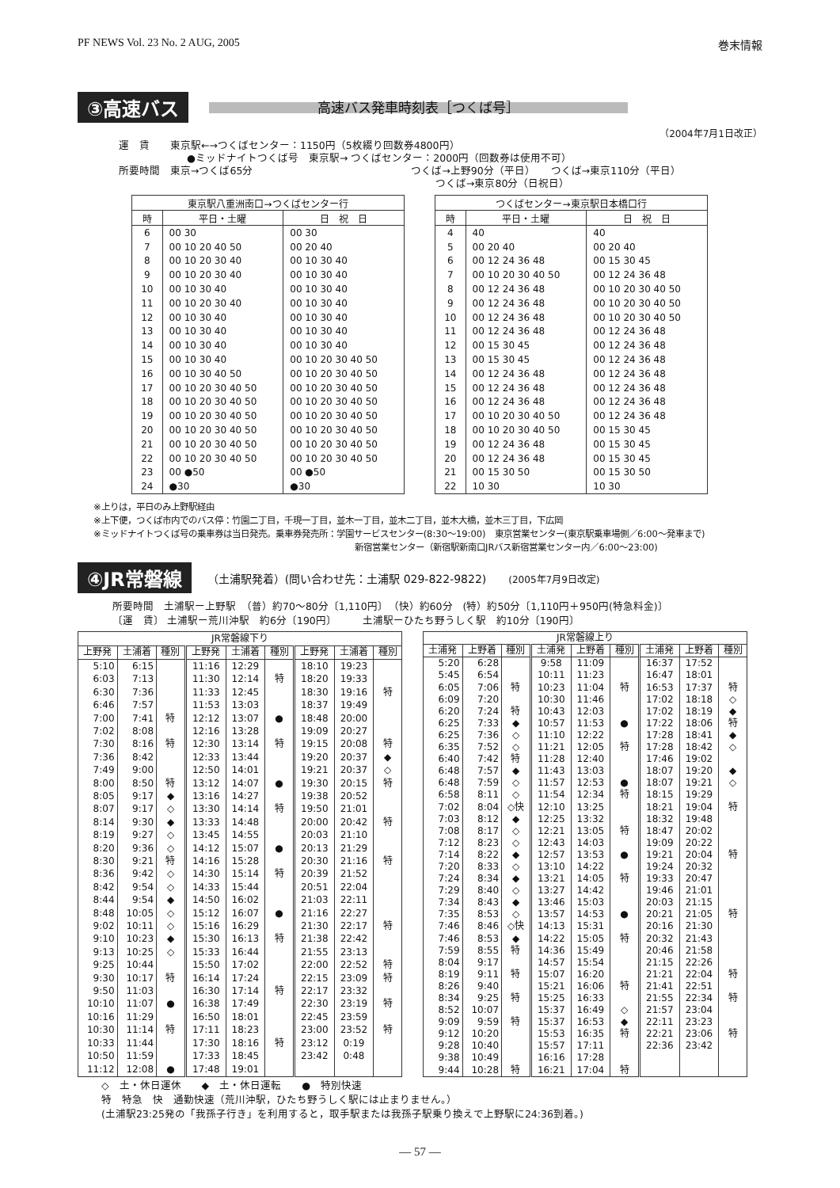PF NEWS Vol. 23 No. 2 AUG, 2005 巻末情報
③高速バス 高速バス発車時刻表［つくば号］
（2004年7月1日改正）
運　賃　　東京駅←→つくばセンター：1150円（5枚綴り回数券4800円）
●ミッドナイトつくば号　東京駅→ つくばセンター：2000円（回数券は使用不可）
所要時間　東京→つくば65分 つくば→上野90分（平日）　　つくば→東京110分（平日）
つくば→東京80分（日祝日）
| 東京駅八重洲南口→つくばセンター行 | | |
| --- | --- | --- |
| 時 | 平日・土曜 | 日 祝 日 |
| 6 | 00 30 | 00 30 |
| 7 | 00 10 20 40 50 | 00 20 40 |
| 8 | 00 10 20 30 40 | 00 10 30 40 |
| 9 | 00 10 20 30 40 | 00 10 30 40 |
| 10 | 00 10 30 40 | 00 10 30 40 |
| 11 | 00 10 20 30 40 | 00 10 30 40 |
| 12 | 00 10 30 40 | 00 10 30 40 |
| 13 | 00 10 30 40 | 00 10 30 40 |
| 14 | 00 10 30 40 | 00 10 30 40 |
| 15 | 00 10 30 40 | 00 10 20 30 40 50 |
| 16 | 00 10 30 40 50 | 00 10 20 30 40 50 |
| 17 | 00 10 20 30 40 50 | 00 10 20 30 40 50 |
| 18 | 00 10 20 30 40 50 | 00 10 20 30 40 50 |
| 19 | 00 10 20 30 40 50 | 00 10 20 30 40 50 |
| 20 | 00 10 20 30 40 50 | 00 10 20 30 40 50 |
| 21 | 00 10 20 30 40 50 | 00 10 20 30 40 50 |
| 22 | 00 10 20 30 40 50 | 00 10 20 30 40 50 |
| 23 | 00 ●50 | 00 ●50 |
| 24 | ●30 | ●30 |
| つくばセンター→東京駅日本橋口行 | | |
| --- | --- | --- |
| 時 | 平日・土曜 | 日 祝 日 |
| 4 | 40 | 40 |
| 5 | 00 20 40 | 00 20 40 |
| 6 | 00 12 24 36 48 | 00 15 30 45 |
| 7 | 00 10 20 30 40 50 | 00 12 24 36 48 |
| 8 | 00 12 24 36 48 | 00 10 20 30 40 50 |
| 9 | 00 12 24 36 48 | 00 10 20 30 40 50 |
| 10 | 00 12 24 36 48 | 00 10 20 30 40 50 |
| 11 | 00 12 24 36 48 | 00 12 24 36 48 |
| 12 | 00 15 30 45 | 00 12 24 36 48 |
| 13 | 00 15 30 45 | 00 12 24 36 48 |
| 14 | 00 12 24 36 48 | 00 12 24 36 48 |
| 15 | 00 12 24 36 48 | 00 12 24 36 48 |
| 16 | 00 12 24 36 48 | 00 12 24 36 48 |
| 17 | 00 10 20 30 40 50 | 00 12 24 36 48 |
| 18 | 00 10 20 30 40 50 | 00 15 30 45 |
| 19 | 00 12 24 36 48 | 00 15 30 45 |
| 20 | 00 12 24 36 48 | 00 15 30 45 |
| 21 | 00 15 30 50 | 00 15 30 50 |
| 22 | 10 30 | 10 30 |
※上りは，平日のみ上野駅経由
※上下便，つくば市内でのバス停：竹園二丁目，千現一丁目，並木一丁目，並木二丁目，並木大橋，並木三丁目，下広岡
※ミッドナイトつくば号の乗車券は当日発売。乗車券発売所：学園サービスセンター(8:30〜19:00)　東京営業センター(東京駅乗車場側／6:00〜発車まで)
新宿営業センター（新宿駅新南口JRバス新宿営業センター内／6:00〜23:00)
④JR常磐線 （土浦駅発着）(問い合わせ先：土浦駅 029-822-9822)　　(2005年7月9日改定)
所要時間　土浦駅ー上野駅　（普）約70〜80分〔1,110円〕　（快）約60分　(特）約50分〔1,110円＋950円(特急料金)〕
〔運　賃〕 土浦駅ー荒川沖駅　約6分〔190円〕　　　土浦駅ーひたち野うしく駅　約10分〔190円〕
| JR常磐線下り | | | | | | | | |
| --- | --- | --- | --- | --- | --- | --- | --- | --- |
| 上野発 | 土浦着 | 種別 | 上野発 | 土浦着 | 種別 | 上野発 | 土浦着 | 種別 |
| 5:10 | 6:15 | | 11:16 | 12:29 | | 18:10 | 19:23 | |
| 6:03 | 7:13 | | 11:30 | 12:14 | 特 | 18:20 | 19:33 | |
| 6:30 | 7:36 | | 11:33 | 12:45 | | 18:30 | 19:16 | 特 |
| 6:46 | 7:57 | | 11:53 | 13:03 | | 18:37 | 19:49 | |
| 7:00 | 7:41 | 特 | 12:12 | 13:07 | ● | 18:48 | 20:00 | |
| 7:02 | 8:08 | | 12:16 | 13:28 | | 19:09 | 20:27 | |
| 7:30 | 8:16 | 特 | 12:30 | 13:14 | 特 | 19:15 | 20:08 | 特 |
| 7:36 | 8:42 | | 12:33 | 13:44 | | 19:20 | 20:37 | ◆ |
| 7:49 | 9:00 | | 12:50 | 14:01 | | 19:21 | 20:37 | ◇ |
| 8:00 | 8:50 | 特 | 13:12 | 14:07 | ● | 19:30 | 20:15 | 特 |
| 8:05 | 9:17 | ◆ | 13:16 | 14:27 | | 19:38 | 20:52 | |
| 8:07 | 9:17 | ◇ | 13:30 | 14:14 | 特 | 19:50 | 21:01 | |
| 8:14 | 9:30 | ◆ | 13:33 | 14:48 | | 20:00 | 20:42 | 特 |
| 8:19 | 9:27 | ◇ | 13:45 | 14:55 | | 20:03 | 21:10 | |
| 8:20 | 9:36 | ◇ | 14:12 | 15:07 | ● | 20:13 | 21:29 | |
| 8:30 | 9:21 | 特 | 14:16 | 15:28 | | 20:30 | 21:16 | 特 |
| 8:36 | 9:42 | ◇ | 14:30 | 15:14 | 特 | 20:39 | 21:52 | |
| 8:42 | 9:54 | ◇ | 14:33 | 15:44 | | 20:51 | 22:04 | |
| 8:44 | 9:54 | ◆ | 14:50 | 16:02 | | 21:03 | 22:11 | |
| 8:48 | 10:05 | ◇ | 15:12 | 16:07 | ● | 21:16 | 22:27 | |
| 9:02 | 10:11 | ◇ | 15:16 | 16:29 | | 21:30 | 22:17 | 特 |
| 9:10 | 10:23 | ◆ | 15:30 | 16:13 | 特 | 21:38 | 22:42 | |
| 9:13 | 10:25 | ◇ | 15:33 | 16:44 | | 21:55 | 23:13 | |
| 9:25 | 10:44 | | 15:50 | 17:02 | | 22:00 | 22:52 | 特 |
| 9:30 | 10:17 | 特 | 16:14 | 17:24 | | 22:15 | 23:09 | 特 |
| 9:50 | 11:03 | | 16:30 | 17:14 | 特 | 22:17 | 23:32 | |
| 10:10 | 11:07 | ● | 16:38 | 17:49 | | 22:30 | 23:19 | 特 |
| 10:16 | 11:29 | | 16:50 | 18:01 | | 22:45 | 23:59 | |
| 10:30 | 11:14 | 特 | 17:11 | 18:23 | | 23:00 | 23:52 | 特 |
| 10:33 | 11:44 | | 17:30 | 18:16 | 特 | 23:12 | 0:19 | |
| 10:50 | 11:59 | | 17:33 | 18:45 | | 23:42 | 0:48 | |
| 11:12 | 12:08 | ● | 17:48 | 19:01 | | | | |
| JR常磐線上り | | | | | | | | |
| --- | --- | --- | --- | --- | --- | --- | --- | --- |
| 土浦発 | 上野着 | 種別 | 土浦発 | 上野着 | 種別 | 土浦発 | 上野着 | 種別 |
| 5:20 | 6:28 | | 9:58 | 11:09 | | 16:37 | 17:52 | |
| 5:45 | 6:54 | | 10:11 | 11:23 | | 16:47 | 18:01 | |
| 6:05 | 7:06 | 特 | 10:23 | 11:04 | 特 | 16:53 | 17:37 | 特 |
| 6:09 | 7:20 | | 10:30 | 11:46 | | 17:02 | 18:18 | ◇ |
| 6:20 | 7:24 | 特 | 10:43 | 12:03 | | 17:02 | 18:19 | ◆ |
| 6:25 | 7:33 | ◆ | 10:57 | 11:53 | ● | 17:22 | 18:06 | 特 |
| 6:25 | 7:36 | ◇ | 11:10 | 12:22 | | 17:28 | 18:41 | ◆ |
| 6:35 | 7:52 | ◇ | 11:21 | 12:05 | 特 | 17:28 | 18:42 | ◇ |
| 6:40 | 7:42 | 特 | 11:28 | 12:40 | | 17:46 | 19:02 | |
| 6:48 | 7:57 | ◆ | 11:43 | 13:03 | | 18:07 | 19:20 | ◆ |
| 6:48 | 7:59 | ◇ | 11:57 | 12:53 | ● | 18:07 | 19:21 | ◇ |
| 6:58 | 8:11 | ◇ | 11:54 | 12:34 | 特 | 18:15 | 19:29 | |
| 7:02 | 8:04 | ◇快 | 12:10 | 13:25 | | 18:21 | 19:04 | 特 |
| 7:03 | 8:12 | ◆ | 12:25 | 13:32 | | 18:32 | 19:48 | |
| 7:08 | 8:17 | ◇ | 12:21 | 13:05 | 特 | 18:47 | 20:02 | |
| 7:12 | 8:23 | ◇ | 12:43 | 14:03 | | 19:09 | 20:22 | |
| 7:14 | 8:22 | ◆ | 12:57 | 13:53 | ● | 19:21 | 20:04 | 特 |
| 7:20 | 8:33 | ◇ | 13:10 | 14:22 | | 19:24 | 20:32 | |
| 7:24 | 8:34 | ◆ | 13:21 | 14:05 | 特 | 19:33 | 20:47 | |
| 7:29 | 8:40 | ◇ | 13:27 | 14:42 | | 19:46 | 21:01 | |
| 7:34 | 8:43 | ◆ | 13:46 | 15:03 | | 20:03 | 21:15 | |
| 7:35 | 8:53 | ◇ | 13:57 | 14:53 | ● | 20:21 | 21:05 | 特 |
| 7:46 | 8:46 | ◇快 | 14:13 | 15:31 | | 20:16 | 21:30 | |
| 7:46 | 8:53 | ◆ | 14:22 | 15:05 | 特 | 20:32 | 21:43 | |
| 7:59 | 8:55 | 特 | 14:36 | 15:49 | | 20:46 | 21:58 | |
| 8:04 | 9:17 | | 14:57 | 15:54 | | 21:15 | 22:26 | |
| 8:19 | 9:11 | 特 | 15:07 | 16:20 | | 21:21 | 22:04 | 特 |
| 8:26 | 9:40 | | 15:21 | 16:06 | 特 | 21:41 | 22:51 | |
| 8:34 | 9:25 | 特 | 15:25 | 16:33 | | 21:55 | 22:34 | 特 |
| 8:52 | 10:07 | | 15:37 | 16:49 | ◇ | 21:57 | 23:04 | |
| 9:09 | 9:59 | 特 | 15:37 | 16:53 | ◆ | 22:11 | 23:23 | |
| 9:12 | 10:20 | | 15:53 | 16:35 | 特 | 22:21 | 23:06 | 特 |
| 9:28 | 10:40 | | 15:57 | 17:11 | | 22:36 | 23:42 | |
| 9:38 | 10:49 | | 16:16 | 17:28 | | | | |
| 9:44 | 10:28 | 特 | 16:21 | 17:04 | 特 | | | |
◇　土・休日運休　　◆　土・休日運転　　●　特別快速
特　特急　快　通勤快速（荒川沖駅，ひたち野うしく駅には止まりません。）
(土浦駅23:25発の「我孫子行き」を利用すると，取手駅または我孫子駅乗り換えで上野駅に24:36到着。)
— 57 —